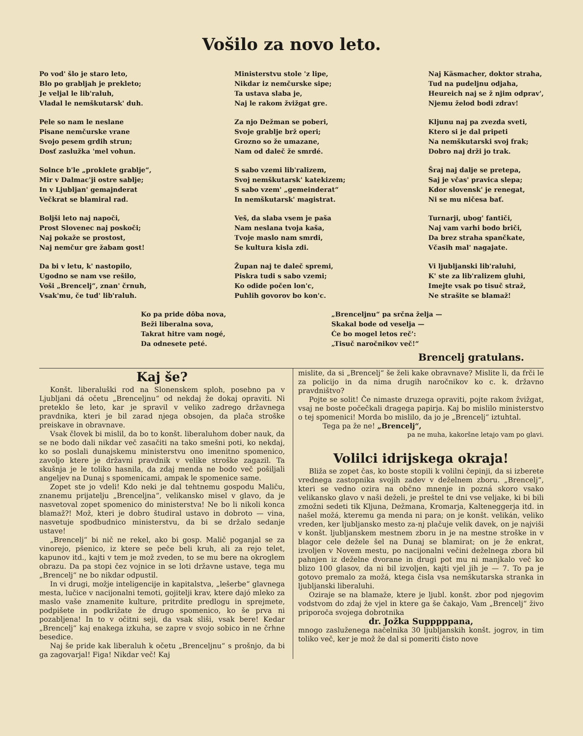Vošilo za novo leto.
Po vod' šlo je staro leto,
Blo po grabljah je prekleto;
Je veljal le lib'raluh,
Vladal le nemškutarsk' duh.
Pele so nam le neslane
Pisane nemčurske vrane
Svojo pesem grdih strun;
Dosť zaslužka 'mel vohun.
Solnce b'le „proklete grablje“,
Mir v Dalmac'ji ostre sablje;
In v Ljubljan' gemajnderat
Večkrat se blamiral rad.
Boljši leto naj napoči,
Prost Slovenec naj poskoči;
Naj pokaže se prostost,
Naj nemčur gre žabam gost!
Da bi v letu, k' nastopilo,
Ugodno se nam vse rešilo,
Voši „Brencelj“, znan' črnuh,
Vsak'mu, če tud' lib'raluh.
Ministerstvu stole 'z lipe,
Nikdar iz nemčurske sipe;
Ta ustava slaba je,
Naj le rakom žvižgat gre.
Za njo Dežman se poberi,
Svoje grablje brž operi;
Grozno so že umazane,
Nam od daleč že smrdé.
S sabo vzemi lib'ralizem,
Svoj nemškutarsk' katekizem;
S sabo vzem' „gemeinderat“
In nemškutarsk' magistrat.
Veš, da slaba vsem je paša
Nam neslana tvoja kaša,
Tvoje maslo nam smrdi,
Se kultura kisla zdi.
Župan naj te daleč spremi,
Piskra tudi s sabo vzemi;
Ko odide počen lon'c,
Puhlih govorov bo kon'c.
Naj Käsmacher, doktor straha,
Tud na pudeljnu odjaha,
Heureich naj se ž njim odprav',
Njemu želod bodi zdrav!
Kljunu naj pa zvezda sveti,
Ktero si je dal pripeti
Na nemškutarski svoj frak;
Dobro naj drži jo trak.
Šraj naj dalje se pretepa,
Saj je včas' pravica slepa;
Kdor slovensk' je renegat,
Ni se mu ničesa bať.
Turnarji, ubog' fantiči,
Naj vam varhi bodo briči,
Da brez straha spančkate,
Včasih mal' nagajate.
Vi ljubljanski lib'raluhi,
K' ste za lib'ralizem gluhi,
Imejte vsak po tisuč straž,
Ne strašite se blamaž!
Ko pa pride dôba nova,
Beži liberalna sova,
Takrat hitre vam nogé,
Da odnesete peté.
„Brenceljnu“ pa srčna želja —
Skakal bode od veselja —
Će bo mogel letos reč':
„Tisuč naročnikov več!“
Brencelj gratulans.
Kaj še?
Konšt. liberaluški rod na Slonenskem sploh, posebno pa v Ljubljani dá očetu „Brenceljnu“ od nekdaj že dokaj opraviti. Ni preteklo še leto, kar je spravil v veliko zadrego državnega pravdnika, kteri je bil zarad njega obsojen, da plača stroške preiskave in obravnave.
Vsak človek bi mislil, da bo to konšt. liberaluhom dober nauk, da se ne bodo dali nikdar več zasačiti na tako smešni poti, ko nekdaj, ko so poslali dunajskemu ministerstvu ono imenitno spomenico, zavoljo ktere je državni pravdnik v velike stroške zagazil. Ta skušnja je le toliko hasnila, da zdaj menda ne bodo več pošiljali angeljev na Dunaj s spomenicami, ampak le spomenice same.
Zopet ste jo vdeli! Kdo neki je dal tehtnemu gospodu Maliču, znanemu prijatelju „Brenceljna“, velikansko misel v glavo, da je nasvetoval zopet spomenico do ministerstva! Ne bo li nikoli konca blamaž?! Mož, kteri je dobro študiral ustavo in dobroto — vina, nasvetuje spodbudnico ministerstvu, da bi se držalo sedanje ustave!
„Brencelj“ bi nič ne rekel, ako bi gosp. Malič poganjal se za vinorejo, pšenico, iz ktere se peče beli kruh, ali za rejo telet, kapunov itd., kajti v tem je mož zveden, to se mu bere na okroglem obrazu. Da pa stopi čez vojnice in se loti državne ustave, tega mu „Brencelj“ ne bo nikdar odpustil.
In vi drugi, možje inteligencije in kapitalstva, „lešerbe“ glavnega mesta, lučice v nacijonalni temoti, gojitelji krav, ktere dajó mleko za maslo vaše znamenite kulture, pritrdite predlogu in sprejmete, podpišete in podkrižate že drugo spomenico, ko še prva ni pozabljena! In to v očitni seji, da vsak sliši, vsak bere! Kedar „Brencelj“ kaj enakega izkuha, se zapre v svojo sobico in ne črhne besedice.
Naj še pride kak liberaluh k očetu „Brenceljnu“ s prošnjo, da bi ga zagovarjal! Figa! Nikdar več! Kaj
mislite, da si „Brencelj“ še želi kake obravnave? Mislite li, da frči le za policijo in da nima drugih naročnikov ko c. k. državno pravdništvo?
Pojte se solit! Če nimaste druzega opraviti, pojte rakom žvižgat, vsaj ne boste počečkali dragega papirja. Kaj bo mislilo ministerstvo o tej spomenici! Morda bo mislilo, da jo je „Brencelj“ iztuhtal.
Tega pa že ne! „Brencelj“,
pa ne muha, kakoršne letajo vam po glavi.
Volilci idrijskega okraja!
Bliža se zopet čas, ko boste stopili k volilni čepinji, da si izberete vrednega zastopnika svojih zadev v deželnem zboru. „Brencelj“, kteri se vedno ozira na občno mnenje in pozná skoro vsako velikansko glavo v naši deželi, je preštel te dni vse veljake, ki bi bili zmožni sedeti tik Kljuna, Dežmana, Kromarja, Kalteneggerja itd. in našel možá, kteremu ga menda ni para; on je konšt. velikán, veliko vreden, ker ljubljansko mesto za-nj plačuje velik davek, on je najviši v konšt. ljubljanskem mestnem zboru in je na mestne stroške in v blagor cele dežele šel na Dunaj se blamirat; on je že enkrat, izvoljen v Novem mestu, po nacijonalni večini deželnega zbora bil pahnjen iz deželne dvorane in drugi pot mu ni manjkalo več ko blizo 100 glasov, da ni bil izvoljen, kajti vjel jih je — 7. To pa je gotovo premalo za možá, ktega čisla vsa nemškutarska stranka in ljubljanski liberaluhi.
Oziraje se na blamaže, ktere je ljubl. konšt. zbor pod njegovim vodstvom do zdaj že vjel in ktere ga še čakajo, Vam „Brencelj“ živo priporoča svojega dobrotnika
dr. Jožka Supppppana,
mnogo zasluženega načelnika 30 ljubljanskih konšt. jogrov, in tim toliko več, ker je mož že dal si pomeriti čisto nove